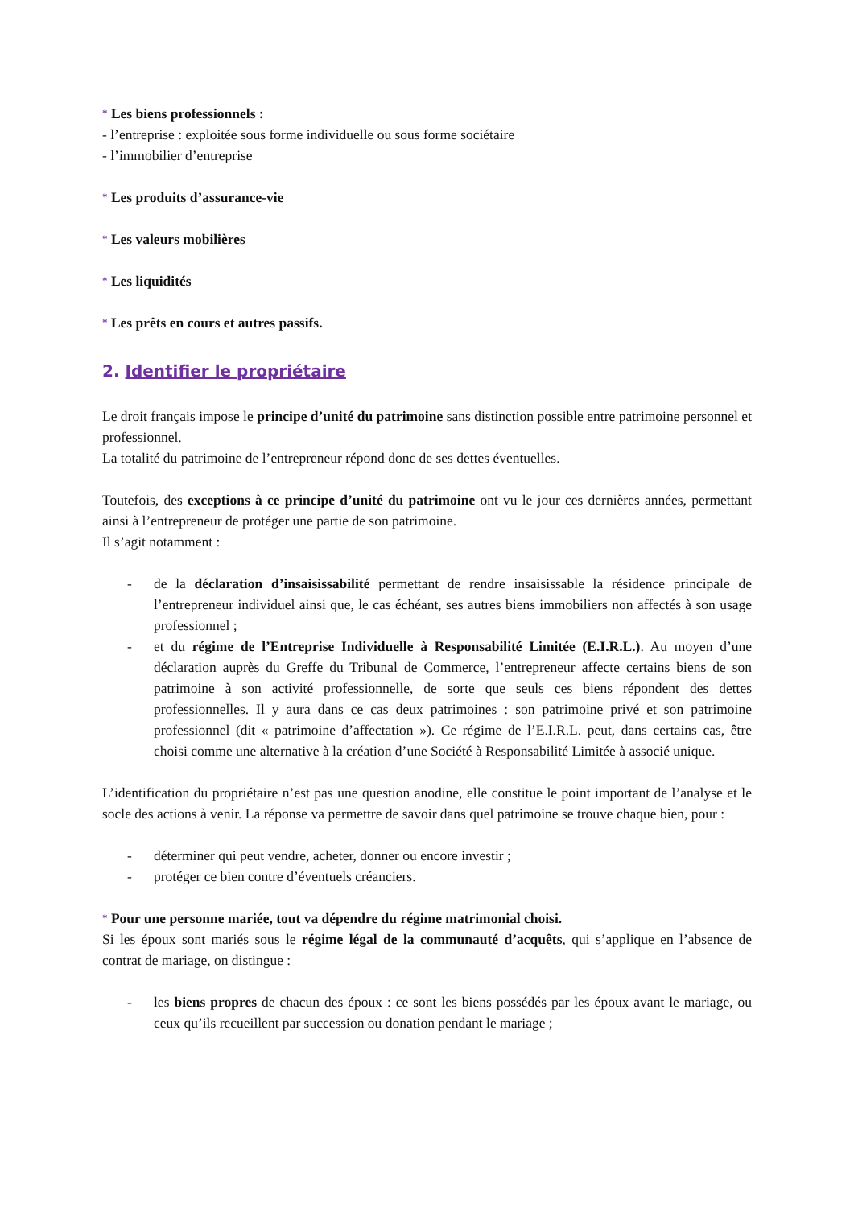* Les biens professionnels :
- l’entreprise : exploitée sous forme individuelle ou sous forme sociétaire
- l’immobilier d’entreprise
* Les produits d’assurance-vie
* Les valeurs mobilières
* Les liquidités
* Les prêts en cours et autres passifs.
2. Identifier le propriétaire
Le droit français impose le principe d’unité du patrimoine sans distinction possible entre patrimoine personnel et professionnel.
La totalité du patrimoine de l’entrepreneur répond donc de ses dettes éventuelles.
Toutefois, des exceptions à ce principe d’unité du patrimoine ont vu le jour ces dernières années, permettant ainsi à l’entrepreneur de protéger une partie de son patrimoine.
Il s’agit notamment :
- de la déclaration d’insaisissabilité permettant de rendre insaisissable la résidence principale de l’entrepreneur individuel ainsi que, le cas échéant, ses autres biens immobiliers non affectés à son usage professionnel ;
- et du régime de l’Entreprise Individuelle à Responsabilité Limitée (E.I.R.L.). Au moyen d’une déclaration auprès du Greffe du Tribunal de Commerce, l’entrepreneur affecte certains biens de son patrimoine à son activité professionnelle, de sorte que seuls ces biens répondent des dettes professionnelles. Il y aura dans ce cas deux patrimoines : son patrimoine privé et son patrimoine professionnel (dit « patrimoine d’affectation »). Ce régime de l’E.I.R.L. peut, dans certains cas, être choisi comme une alternative à la création d’une Société à Responsabilité Limitée à associé unique.
L’identification du propriétaire n’est pas une question anodine, elle constitue le point important de l’analyse et le socle des actions à venir. La réponse va permettre de savoir dans quel patrimoine se trouve chaque bien, pour :
- déterminer qui peut vendre, acheter, donner ou encore investir ;
- protéger ce bien contre d’éventuels créanciers.
* Pour une personne mariée, tout va dépendre du régime matrimonial choisi.
Si les époux sont mariés sous le régime légal de la communauté d’acquêts, qui s’applique en l’absence de contrat de mariage, on distingue :
- les biens propres de chacun des époux : ce sont les biens possédés par les époux avant le mariage, ou ceux qu’ils recueillent par succession ou donation pendant le mariage ;